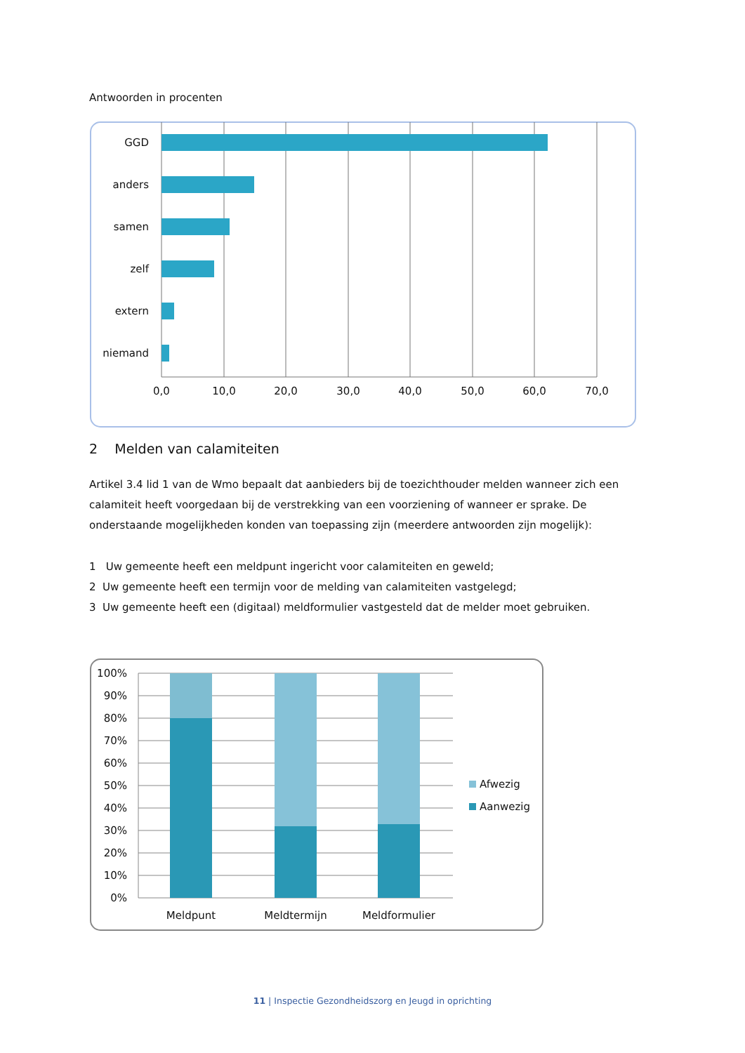Antwoorden in procenten
GGD
anders
samen
zelf
extern
niemand
0,0
10,0
20,0
30,0
40,0
50,0
60,0
70,0
2 Melden van calamiteiten
Artikel 3.4 lid 1 van de Wmo bepaalt dat aanbieders bij de toezichthouder melden wanneer zich een calamiteit heeft voorgedaan bij de verstrekking van een voorziening of wanneer er sprake. De onderstaande mogelijkheden konden van toepassing zijn (meerdere antwoorden zijn mogelijk):
1 Uw gemeente heeft een meldpunt ingericht voor calamiteiten en geweld;
2 Uw gemeente heeft een termijn voor de melding van calamiteiten vastgelegd;
3 Uw gemeente heeft een (digitaal) meldformulier vastgesteld dat de melder moet gebruiken.
100%
90%
80%
70%
60%
50%
40%
30%
20%
10%
0%
Meldpunt
Meldtermijn
Meldformulier
Afwezig
Aanwezig
11 | Inspectie Gezondheidszorg en Jeugd in oprichting